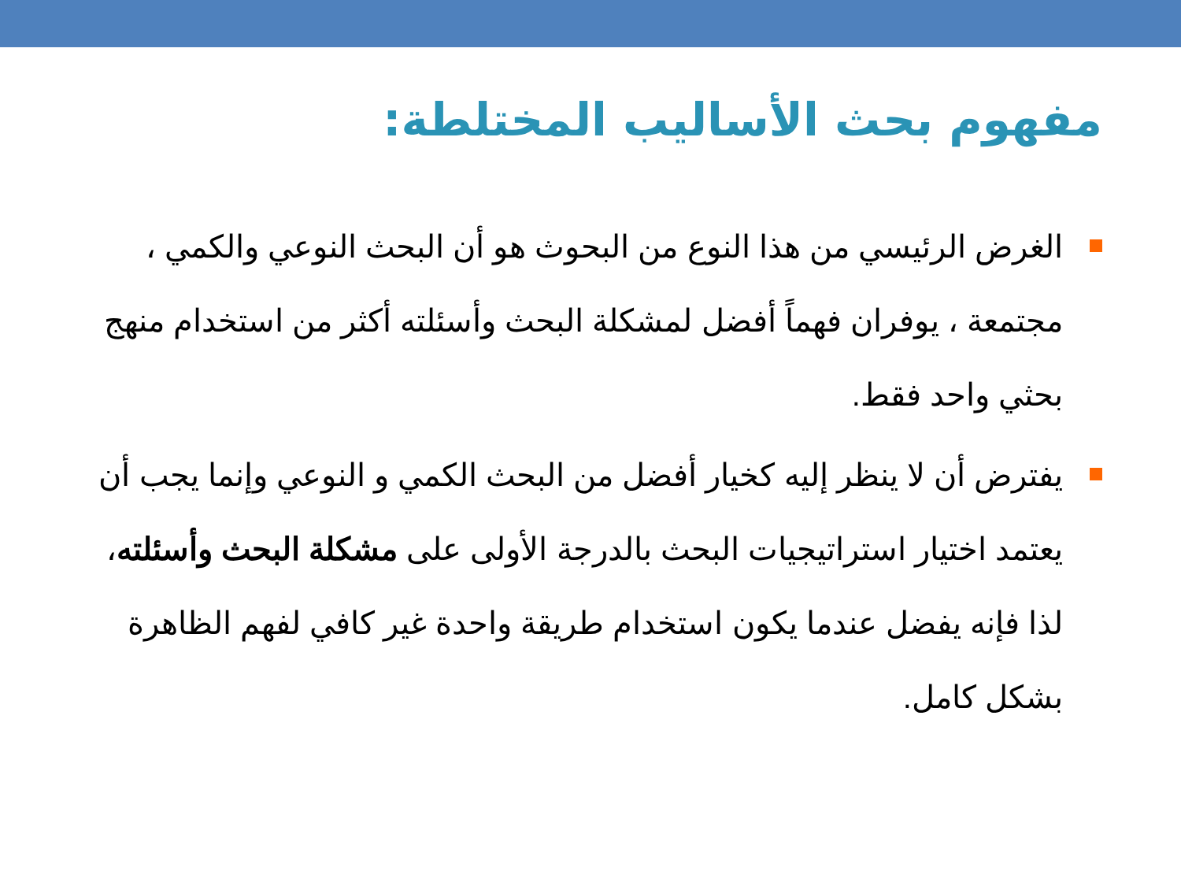مفهوم بحث الأساليب المختلطة:
الغرض الرئيسي من هذا النوع من البحوث هو أن البحث النوعي والكمي ، مجتمعة ، يوفران فهماً أفضل لمشكلة البحث وأسئلته أكثر من استخدام منهج بحثي واحد فقط.
يفترض أن لا ينظر إليه كخيار أفضل من البحث الكمي و النوعي وإنما يجب أن يعتمد اختيار استراتيجيات البحث بالدرجة الأولى على مشكلة البحث وأسئلته، لذا فإنه يفضل عندما يكون استخدام طريقة واحدة غير كافي لفهم الظاهرة بشكل كامل.